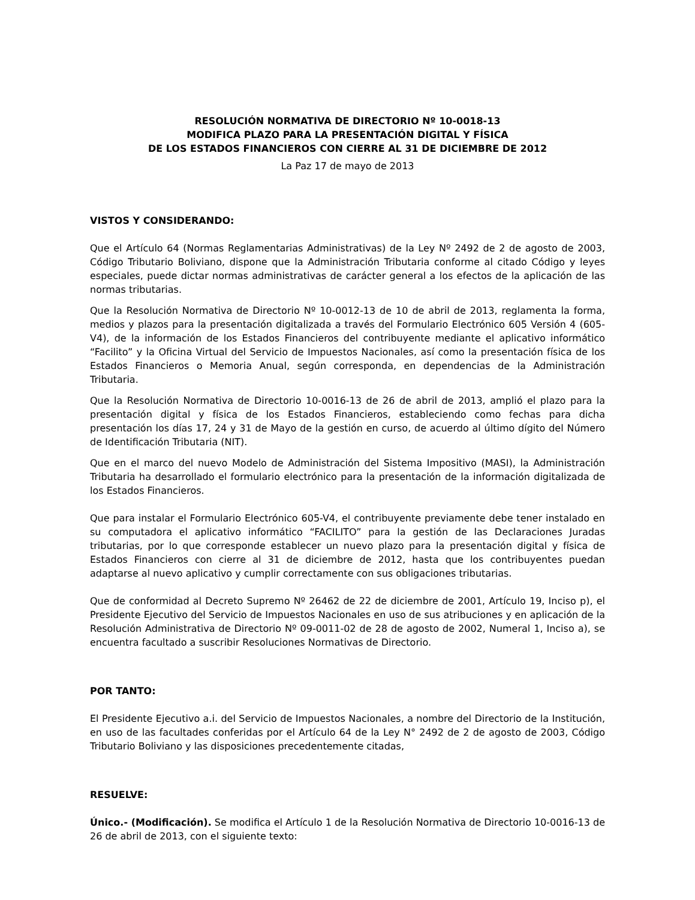RESOLUCIÓN NORMATIVA DE DIRECTORIO Nº 10-0018-13
MODIFICA PLAZO PARA LA PRESENTACIÓN DIGITAL Y FÍSICA
DE LOS ESTADOS FINANCIEROS CON CIERRE AL 31 DE DICIEMBRE DE 2012
La Paz 17 de mayo de 2013
VISTOS Y CONSIDERANDO:
Que el Artículo 64 (Normas Reglamentarias Administrativas) de la Ley Nº 2492 de 2 de agosto de 2003, Código Tributario Boliviano, dispone que la Administración Tributaria conforme al citado Código y leyes especiales, puede dictar normas administrativas de carácter general a los efectos de la aplicación de las normas tributarias.
Que la Resolución Normativa de Directorio Nº 10-0012-13 de 10 de abril de 2013, reglamenta la forma, medios y plazos para la presentación digitalizada a través del Formulario Electrónico 605 Versión 4 (605-V4), de la información de los Estados Financieros del contribuyente mediante el aplicativo informático “Facilito” y la Oficina Virtual del Servicio de Impuestos Nacionales, así como la presentación física de los Estados Financieros o Memoria Anual, según corresponda, en dependencias de la Administración Tributaria.
Que la Resolución Normativa de Directorio 10-0016-13 de 26 de abril de 2013, amplió el plazo para la presentación digital y física de los Estados Financieros, estableciendo como fechas para dicha presentación los días 17, 24 y 31 de Mayo de la gestión en curso, de acuerdo al último dígito del Número de Identificación Tributaria (NIT).
Que en el marco del nuevo Modelo de Administración del Sistema Impositivo (MASI), la Administración Tributaria ha desarrollado el formulario electrónico para la presentación de la información digitalizada de los Estados Financieros.
Que para instalar el Formulario Electrónico 605-V4, el contribuyente previamente debe tener instalado en su computadora el aplicativo informático “FACILITO” para la gestión de las Declaraciones Juradas tributarias, por lo que corresponde establecer un nuevo plazo para la presentación digital y física de Estados Financieros con cierre al 31 de diciembre de 2012, hasta que los contribuyentes puedan adaptarse al nuevo aplicativo y cumplir correctamente con sus obligaciones tributarias.
Que de conformidad al Decreto Supremo Nº 26462 de 22 de diciembre de 2001, Artículo 19, Inciso p), el Presidente Ejecutivo del Servicio de Impuestos Nacionales en uso de sus atribuciones y en aplicación de la Resolución Administrativa de Directorio Nº 09-0011-02 de 28 de agosto de 2002, Numeral 1, Inciso a), se encuentra facultado a suscribir Resoluciones Normativas de Directorio.
POR TANTO:
El Presidente Ejecutivo a.i. del Servicio de Impuestos Nacionales, a nombre del Directorio de la Institución, en uso de las facultades conferidas por el Artículo 64 de la Ley N° 2492 de 2 de agosto de 2003, Código Tributario Boliviano y las disposiciones precedentemente citadas,
RESUELVE:
Único.- (Modificación). Se modifica el Artículo 1 de la Resolución Normativa de Directorio 10-0016-13 de 26 de abril de 2013, con el siguiente texto: